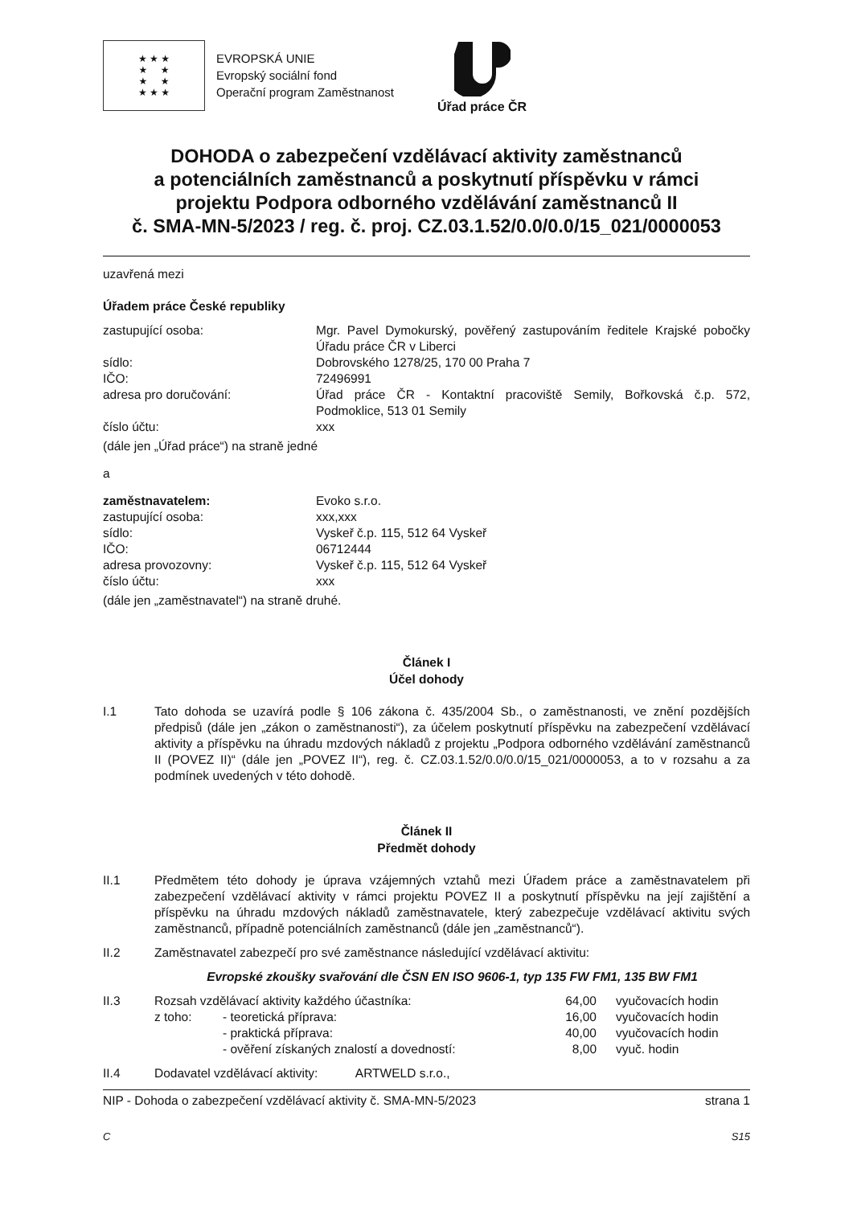★ ★ ★
★ ★
★ ★
★ ★ ★
EVROPSKÁ UNIE
Evropský sociální fond
Operační program Zaměstnanost
Úřad práce ČR
DOHODA o zabezpečení vzdělávací aktivity zaměstnanců
a potenciálních zaměstnanců a poskytnutí příspěvku v rámci
projektu Podpora odborného vzdělávání zaměstnanců II
č. SMA-MN-5/2023 / reg. č. proj. CZ.03.1.52/0.0/0.0/15_021/0000053
uzavřená mezi
Úřadem práce České republiky
zastupující osoba: Mgr. Pavel Dymokurský, pověřený zastupováním ředitele Krajské pobočky Úřadu práce ČR v Liberci
sídlo: Dobrovského 1278/25, 170 00 Praha 7
IČO: 72496991
adresa pro doručování: Úřad práce ČR - Kontaktní pracoviště Semily, Bořkovská č.p. 572, Podmoklice, 513 01 Semily
číslo účtu: xxx
(dále jen „Úřad práce“) na straně jedné
a
zaměstnavatelem: Evoko s.r.o.
zastupující osoba: xxx,xxx
sídlo: Vyskeř č.p. 115, 512 64 Vyskeř
IČO: 06712444
adresa provozovny: Vyskeř č.p. 115, 512 64 Vyskeř
číslo účtu: xxx
(dále jen „zaměstnavatel“) na straně druhé.
Článek I
Účel dohody
I.1 Tato dohoda se uzavírá podle § 106 zákona č. 435/2004 Sb., o zaměstnanosti, ve znění pozdějších předpisů (dále jen „zákon o zaměstnanosti“), za účelem poskytnutí příspěvku na zabezpečení vzdělávací aktivity a příspěvku na úhradu mzdových nákladů z projektu „Podpora odborného vzdělávání zaměstnanců II (POVEZ II)“ (dále jen „POVEZ II“), reg. č. CZ.03.1.52/0.0/0.0/15_021/0000053, a to v rozsahu a za podmínek uvedených v této dohodě.
Článek II
Předmět dohody
II.1 Předmětem této dohody je úprava vzájemných vztahů mezi Úřadem práce a zaměstnavatelem při zabezpečení vzdělávací aktivity v rámci projektu POVEZ II a poskytnutí příspěvku na její zajištění a příspěvku na úhradu mzdových nákladů zaměstnavatele, který zabezpečuje vzdělávací aktivitu svých zaměstnanců, případně potenciálních zaměstnanců (dále jen „zaměstnanců“).
II.2 Zaměstnavatel zabezpečí pro své zaměstnance následující vzdělávací aktivitu:
Evropské zkoušky svařování dle ČSN EN ISO 9606-1, typ 135 FW FM1, 135 BW FM1
II.3
| Rozsah vzdělávací aktivity každého účastníka: | | 64,00 | vyučovacích hodin |
| z toho: | - teoretická příprava: | 16,00 | vyučovacích hodin |
| | - praktická příprava: | 40,00 | vyučovacích hodin |
| | - ověření získaných znalostí a dovedností: | 8,00 | vyuč. hodin |
II.4 Dodavatel vzdělávací aktivity: ARTWELD s.r.o.,
NIP - Dohoda o zabezpečení vzdělávací aktivity č. SMA-MN-5/2023 strana 1
C S15